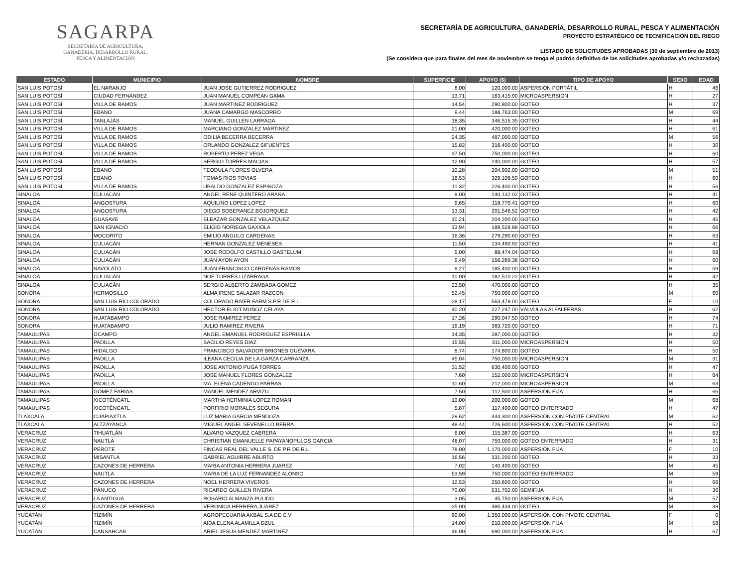SAGARPA
SECRETARÍA DE AGRICULTURA,
GANADERÍA, DESARROLLO RURAL,
PESCA Y ALIMENTACIÓN
SECRETARÍA DE AGRICULTURA, GANADERÍA, DESARROLLO RURAL, PESCA Y ALIMENTACIÓN
PROYECTO ESTRATÉGICO DE TECNIFICACIÓN DEL RIEGO
LISTADO DE SOLICITUDES APROBADAS (30 de septiembre de 2013)
(Se considera que para finales del mes de noviembre se tenga el padrón definitivo de las solicitudes aprobadas y/o rechazadas)
| ESTADO | MUNICIPIO | NOMBRE | SUPERFICIE | APOYO ($) | TIPO DE APOYO | SEXO | EDAD |
| --- | --- | --- | --- | --- | --- | --- | --- |
| SAN LUIS POTOSÍ | EL NARANJO | JUAN JOSE GUTIERREZ RODRIGUEZ | 8.00 | 120,000.00 | ASPERSIÓN PORTÁTIL | H | 46 |
| SAN LUIS POTOSÍ | CIUDAD FERNÁNDEZ | JUAN MANUEL COMPEAN GAMA | 13.71 | 163,415.90 | MICROASPERSION | H | 27 |
| SAN LUIS POTOSÍ | VILLA DE RAMOS | JUAN MARTINEZ RODRIGUEZ | 14.54 | 290,800.00 | GOTEO | H | 37 |
| SAN LUIS POTOSÍ | EBANO | JUANA CAMARGO MASCORRO | 9.44 | 188,763.00 | GOTEO | M | 69 |
| SAN LUIS POTOSÍ | TANLAJÁS | MANUEL GUILLEN LARRAGA | 18.35 | 346,515.35 | GOTEO | H | 44 |
| SAN LUIS POTOSÍ | VILLA DE RAMOS | MARCIANO GONZALEZ MARTINEZ | 21.00 | 420,000.00 | GOTEO | H | 61 |
| SAN LUIS POTOSÍ | VILLA DE RAMOS | ODILIA BECERRA BECERRA | 24.35 | 487,000.00 | GOTEO | M | 56 |
| SAN LUIS POTOSÍ | VILLA DE RAMOS | ORLANDO GONZALEZ SIFUENTES | 15.82 | 316,400.00 | GOTEO | H | 30 |
| SAN LUIS POTOSÍ | VILLA DE RAMOS | ROBERTO PEREZ VEGA | 37.50 | 750,000.00 | GOTEO | H | 60 |
| SAN LUIS POTOSÍ | VILLA DE RAMOS | SERGIO TORRES MACIAS | 12.00 | 240,000.00 | GOTEO | H | 57 |
| SAN LUIS POTOSÍ | EBANO | TEODULA FLORES OLVERA | 10.28 | 204,902.00 | GOTEO | M | 51 |
| SAN LUIS POTOSÍ | EBANO | TOMAS RIOS TOVIAS | 16.53 | 329,108.50 | GOTEO | H | 60 |
| SAN LUIS POTOSÍ | VILLA DE RAMOS | UBALDO GONZALEZ ESPINOZA | 11.32 | 226,400.00 | GOTEO | H | 56 |
| SINALOA | CULIACÁN | ANGEL RENE QUINTERO ARANA | 9.00 | 140,132.02 | GOTEO | H | 41 |
| SINALOA | ANGOSTURA | AQUILINO LOPEZ LOPEZ | 9.65 | 118,770.41 | GOTEO | H | 60 |
| SINALOA | ANGOSTURA | DIEGO SOBERANEZ BOJORQUEZ | 13.31 | 201,546.52 | GOTEO | H | 42 |
| SINALOA | GUASAVE | ELEAZAR GONZALEZ VELAZQUEZ | 10.21 | 204,200.00 | GOTEO | H | 45 |
| SINALOA | SAN IGNACIO | ELIGIO NORIEGA GAXIOLA | 13.94 | 189,528.88 | GOTEO | H | 66 |
| SINALOA | MOCORITO | EMILIO ANGULO CARDENAS | 16.36 | 279,290.60 | GOTEO | H | 63 |
| SINALOA | CULIACÁN | HERNAN GONZALEZ MENESES | 11.50 | 134,490.92 | GOTEO | H | 41 |
| SINALOA | CULIACÁN | JOSE RODOLFO CASTILLO GASTELUM | 5.00 | 88,474.04 | GOTEO | H | 68 |
| SINALOA | CULIACÁN | JUAN AYON AYON | 9.49 | 156,269.36 | GOTEO | H | 60 |
| SINALOA | NAVOLATO | JUAN FRANCISCO CARDENAS RAMOS | 9.27 | 185,400.00 | GOTEO | H | 59 |
| SINALOA | CULIACÁN | NOE TORRES LIZARRAGA | 10.00 | 182,510.22 | GOTEO | H | 42 |
| SINALOA | CULIACÁN | SERGIO ALBERTO ZAMBADA GOMEZ | 23.50 | 470,000.00 | GOTEO | H | 35 |
| SONORA | HERMOSILLO | ALMA IRENE SALAZAR RAZCON | 52.45 | 750,000.00 | GOTEO | M | 60 |
| SONORA | SAN LUIS RÍO COLORADO | COLORADO RIVER FARM S.P.R DE R.L. | 28.17 | 563,478.00 | GOTEO | F | 10 |
| SONORA | SAN LUIS RÍO COLORADO | HECTOR ELIOT MUÑOZ CELAYA | 40.20 | 227,247.00 | VÁLVULAS ALFALFERAS | H | 62 |
| SONORA | HUATABAMPO | JOSE RAMIREZ PEREZ | 17.26 | 290,047.50 | GOTEO | H | 74 |
| SONORA | HUATABAMPO | JULIO RAMIREZ RIVERA | 19.19 | 383,720.00 | GOTEO | H | 71 |
| TAMAULIPAS | OCAMPO | ANGEL EMANUEL RODRIGUEZ ESPRIELLA | 14.35 | 287,000.00 | GOTEO | H | 32 |
| TAMAULIPAS | PADILLA | BACILIO REYES DIAZ | 15.55 | 311,000.00 | MICROASPERSION | H | 50 |
| TAMAULIPAS | HIDALGO | FRANCISCO SALVADOR BRIONES GUEVARA | 8.74 | 174,800.00 | GOTEO | H | 50 |
| TAMAULIPAS | PADILLA | ILEANA CECILIA DE LA GARZA CARRANZA | 45.04 | 750,000.00 | MICROASPERSION | M | 31 |
| TAMAULIPAS | PADILLA | JOSE ANTONIO PUGA TORRES | 31.52 | 630,400.00 | GOTEO | H | 47 |
| TAMAULIPAS | PADILLA | JOSE MANUEL FLORES GONZALEZ | 7.60 | 152,000.00 | MICROASPERSION | H | 64 |
| TAMAULIPAS | PADILLA | MA. ELENA CADENGO PARRAS | 10.60 | 212,000.00 | MICROASPERSION | M | 63 |
| TAMAULIPAS | GÓMEZ FARÍAS | MANUEL MENDEZ ARVIZU | 7.50 | 112,500.00 | ASPERSIÓN FIJA | H | 66 |
| TAMAULIPAS | XICOTÉNCATL | MARTHA HERMINIA LOPEZ ROMAN | 10.00 | 200,000.00 | GOTEO | M | 68 |
| TAMAULIPAS | XICOTÉNCATL | PORFIRIO MORALES SEGURA | 5.87 | 117,400.00 | GOTEO ENTERRADO | H | 47 |
| TLAXCALA | CUAPIAXTLA | LUZ MARIA GARCIA MENDOZA | 29.62 | 444,300.00 | ASPERSIÓN CON PIVOTE CENTRAL | M | 62 |
| TLAXCALA | ALTZAYANCA | MIGUEL ANGEL SEVENELLO BERRA | 48.44 | 726,600.00 | ASPERSIÓN CON PIVOTE CENTRAL | H | 52 |
| VERACRUZ | TIHUATLÁN | ALVARO VAZQUEZ CABRERA | 6.00 | 115,387.00 | GOTEO | H | 63 |
| VERACRUZ | NAUTLA | CHRISTIAN EMANUELLE PAPAYANOPULOS GARCIA | 48.07 | 750,000.00 | GOTEO ENTERRADO | H | 31 |
| VERACRUZ | PEROTE | FINCAS REAL DEL VALLE S. DE P.R DE R.L | 78.00 | 1,170,000.00 | ASPERSIÓN FIJA | F | 10 |
| VERACRUZ | MISANTLA | GABRIEL AGUIRRE ABURTO | 16.56 | 331,200.00 | GOTEO | H | 33 |
| VERACRUZ | CAZONES DE HERRERA | MARIA ANTONIA HERRERA JUAREZ | 7.02 | 140,400.00 | GOTEO | M | 45 |
| VERACRUZ | NAUTLA | MARIA DE LA LUZ FERNANDEZ ALONSO | 53.59 | 750,000.00 | GOTEO ENTERRADO | M | 59 |
| VERACRUZ | CAZONES DE HERRERA | NOEL HERRERA VIVEROS | 12.53 | 250,600.00 | GOTEO | H | 66 |
| VERACRUZ | PÁNUCO | RICARDO GUILLEN RIVERA | 70.00 | 531,702.00 | SEMIFIJA | H | 36 |
| VERACRUZ | LA ANTIGUA | ROSARIO ALMANZA PULIDO | 3.05 | 45,750.00 | ASPERSIÓN FIJA | M | 57 |
| VERACRUZ | CAZONES DE HERRERA | VERONICA HERRERA JUAREZ | 25.00 | 485,434.00 | GOTEO | M | 38 |
| YUCATÁN | TIZIMÍN | AGROPECUARIA AKBAL S.A DE C.V | 90.00 | 1,350,000.00 | ASPERSIÓN CON PIVOTE CENTRAL | F | 0 |
| YUCATÁN | TIZIMÍN | AIDA ELENA ALAMILLA DZUL | 14.00 | 210,000.00 | ASPERSIÓN FIJA | M | 58 |
| YUCATÁN | CANSAHCAB | ARIEL JESUS MENDEZ MARTINEZ | 46.00 | 690,000.00 | ASPERSIÓN FIJA | H | 67 |